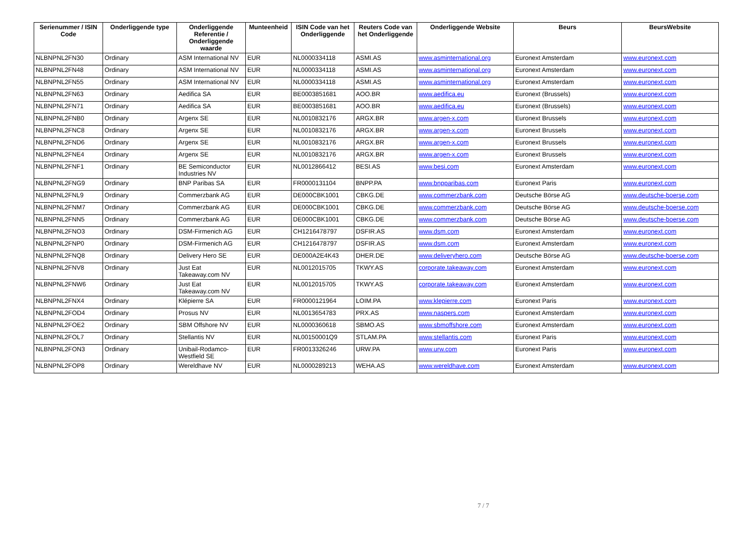| Serienummer / ISIN Code | Onderliggende type | Onderliggende Referentie / Onderliggende waarde | Munteenheid | ISIN Code van het Onderliggende | Reuters Code van het Onderliggende | Onderliggende Website | Beurs | BeursWebsite |
| --- | --- | --- | --- | --- | --- | --- | --- | --- |
| NLBNPNL2FN30 | Ordinary | ASM International NV | EUR | NL0000334118 | ASMI.AS | www.asminternational.org | Euronext Amsterdam | www.euronext.com |
| NLBNPNL2FN48 | Ordinary | ASM International NV | EUR | NL0000334118 | ASMI.AS | www.asminternational.org | Euronext Amsterdam | www.euronext.com |
| NLBNPNL2FN55 | Ordinary | ASM International NV | EUR | NL0000334118 | ASMI.AS | www.asminternational.org | Euronext Amsterdam | www.euronext.com |
| NLBNPNL2FN63 | Ordinary | Aedifica SA | EUR | BE0003851681 | AOO.BR | www.aedifica.eu | Euronext (Brussels) | www.euronext.com |
| NLBNPNL2FN71 | Ordinary | Aedifica SA | EUR | BE0003851681 | AOO.BR | www.aedifica.eu | Euronext (Brussels) | www.euronext.com |
| NLBNPNL2FNB0 | Ordinary | Argenx SE | EUR | NL0010832176 | ARGX.BR | www.argen-x.com | Euronext Brussels | www.euronext.com |
| NLBNPNL2FNC8 | Ordinary | Argenx SE | EUR | NL0010832176 | ARGX.BR | www.argen-x.com | Euronext Brussels | www.euronext.com |
| NLBNPNL2FND6 | Ordinary | Argenx SE | EUR | NL0010832176 | ARGX.BR | www.argen-x.com | Euronext Brussels | www.euronext.com |
| NLBNPNL2FNE4 | Ordinary | Argenx SE | EUR | NL0010832176 | ARGX.BR | www.argen-x.com | Euronext Brussels | www.euronext.com |
| NLBNPNL2FNF1 | Ordinary | BE Semiconductor Industries NV | EUR | NL0012866412 | BESI.AS | www.besi.com | Euronext Amsterdam | www.euronext.com |
| NLBNPNL2FNG9 | Ordinary | BNP Paribas SA | EUR | FR0000131104 | BNPP.PA | www.bnpparibas.com | Euronext Paris | www.euronext.com |
| NLBNPNL2FNL9 | Ordinary | Commerzbank AG | EUR | DE000CBK1001 | CBKG.DE | www.commerzbank.com | Deutsche Börse AG | www.deutsche-boerse.com |
| NLBNPNL2FNM7 | Ordinary | Commerzbank AG | EUR | DE000CBK1001 | CBKG.DE | www.commerzbank.com | Deutsche Börse AG | www.deutsche-boerse.com |
| NLBNPNL2FNN5 | Ordinary | Commerzbank AG | EUR | DE000CBK1001 | CBKG.DE | www.commerzbank.com | Deutsche Börse AG | www.deutsche-boerse.com |
| NLBNPNL2FNO3 | Ordinary | DSM-Firmenich AG | EUR | CH1216478797 | DSFIR.AS | www.dsm.com | Euronext Amsterdam | www.euronext.com |
| NLBNPNL2FNP0 | Ordinary | DSM-Firmenich AG | EUR | CH1216478797 | DSFIR.AS | www.dsm.com | Euronext Amsterdam | www.euronext.com |
| NLBNPNL2FNQ8 | Ordinary | Delivery Hero SE | EUR | DE000A2E4K43 | DHER.DE | www.deliveryhero.com | Deutsche Börse AG | www.deutsche-boerse.com |
| NLBNPNL2FNV8 | Ordinary | Just Eat Takeaway.com NV | EUR | NL0012015705 | TKWY.AS | corporate.takeaway.com | Euronext Amsterdam | www.euronext.com |
| NLBNPNL2FNW6 | Ordinary | Just Eat Takeaway.com NV | EUR | NL0012015705 | TKWY.AS | corporate.takeaway.com | Euronext Amsterdam | www.euronext.com |
| NLBNPNL2FNX4 | Ordinary | Klépierre SA | EUR | FR0000121964 | LOIM.PA | www.klepierre.com | Euronext Paris | www.euronext.com |
| NLBNPNL2FOD4 | Ordinary | Prosus NV | EUR | NL0013654783 | PRX.AS | www.naspers.com | Euronext Amsterdam | www.euronext.com |
| NLBNPNL2FOE2 | Ordinary | SBM Offshore NV | EUR | NL0000360618 | SBMO.AS | www.sbmoffshore.com | Euronext Amsterdam | www.euronext.com |
| NLBNPNL2FOL7 | Ordinary | Stellantis NV | EUR | NL00150001Q9 | STLAM.PA | www.stellantis.com | Euronext Paris | www.euronext.com |
| NLBNPNL2FON3 | Ordinary | Unibail-Rodamco-Westfield SE | EUR | FR0013326246 | URW.PA | www.urw.com | Euronext Paris | www.euronext.com |
| NLBNPNL2FOP8 | Ordinary | Wereldhave NV | EUR | NL0000289213 | WEHA.AS | www.wereldhave.com | Euronext Amsterdam | www.euronext.com |
7 / 7